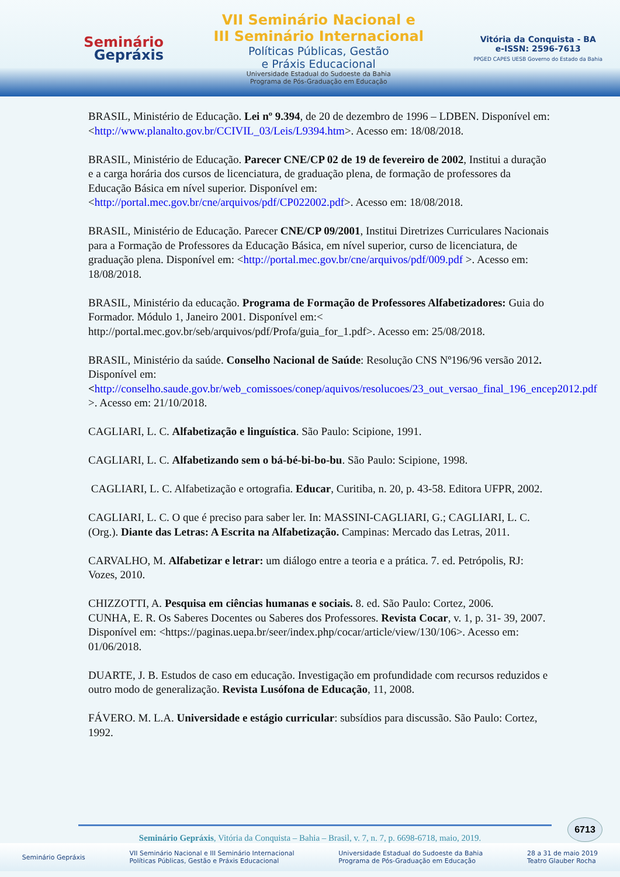Seminário
Gepráxis
VII Seminário Nacional e
III Seminário Internacional
Políticas Públicas, Gestão
e Práxis Educacional
Universidade Estadual do Sudoeste da Bahia
Programa de Pós-Graduação em Educação
Vitória da Conquista - BA
e-ISSN: 2596-7613
PPGED CAPES UESB Governo do Estado da Bahia
BRASIL, Ministério de Educação. Lei nº 9.394, de 20 de dezembro de 1996 – LDBEN. Disponível em: <http://www.planalto.gov.br/CCIVIL_03/Leis/L9394.htm>. Acesso em: 18/08/2018.
BRASIL, Ministério de Educação. Parecer CNE/CP 02 de 19 de fevereiro de 2002, Institui a duração e a carga horária dos cursos de licenciatura, de graduação plena, de formação de professores da Educação Básica em nível superior. Disponível em: <http://portal.mec.gov.br/cne/arquivos/pdf/CP022002.pdf>. Acesso em: 18/08/2018.
BRASIL, Ministério de Educação. Parecer CNE/CP 09/2001, Institui Diretrizes Curriculares Nacionais para a Formação de Professores da Educação Básica, em nível superior, curso de licenciatura, de graduação plena. Disponível em: <http://portal.mec.gov.br/cne/arquivos/pdf/009.pdf >. Acesso em: 18/08/2018.
BRASIL, Ministério da educação. Programa de Formação de Professores Alfabetizadores: Guia do Formador. Módulo 1, Janeiro 2001. Disponível em:< http://portal.mec.gov.br/seb/arquivos/pdf/Profa/guia_for_1.pdf>. Acesso em: 25/08/2018.
BRASIL, Ministério da saúde. Conselho Nacional de Saúde: Resolução CNS Nº196/96 versão 2012. Disponível em: <http://conselho.saude.gov.br/web_comissoes/conep/aquivos/resolucoes/23_out_versao_final_196_encep2012.pdf >. Acesso em: 21/10/2018.
CAGLIARI, L. C. Alfabetização e linguística. São Paulo: Scipione, 1991.
CAGLIARI, L. C. Alfabetizando sem o bá-bé-bi-bo-bu. São Paulo: Scipione, 1998.
CAGLIARI, L. C. Alfabetização e ortografia. Educar, Curitiba, n. 20, p. 43-58. Editora UFPR, 2002.
CAGLIARI, L. C. O que é preciso para saber ler. In: MASSINI-CAGLIARI, G.; CAGLIARI, L. C. (Org.). Diante das Letras: A Escrita na Alfabetização. Campinas: Mercado das Letras, 2011.
CARVALHO, M. Alfabetizar e letrar: um diálogo entre a teoria e a prática. 7. ed. Petrópolis, RJ: Vozes, 2010.
CHIZZOTTI, A. Pesquisa em ciências humanas e sociais. 8. ed. São Paulo: Cortez, 2006.
CUNHA, E. R. Os Saberes Docentes ou Saberes dos Professores. Revista Cocar, v. 1, p. 31- 39, 2007. Disponível em: <https://paginas.uepa.br/seer/index.php/cocar/article/view/130/106>. Acesso em: 01/06/2018.
DUARTE, J. B. Estudos de caso em educação. Investigação em profundidade com recursos reduzidos e outro modo de generalização. Revista Lusófona de Educação, 11, 2008.
FÁVERO. M. L.A. Universidade e estágio curricular: subsídios para discussão. São Paulo: Cortez, 1992.
6713
Seminário Gepráxis, Vitória da Conquista – Bahia – Brasil, v. 7, n. 7, p. 6698-6718, maio, 2019.
Seminário Gepráxis VII Seminário Nacional e III Seminário Internacional
Políticas Públicas, Gestão e Práxis Educacional Universidade Estadual do Sudoeste da Bahia
Programa de Pós-Graduação em Educação 28 a 31 de maio 2019
Teatro Glauber Rocha